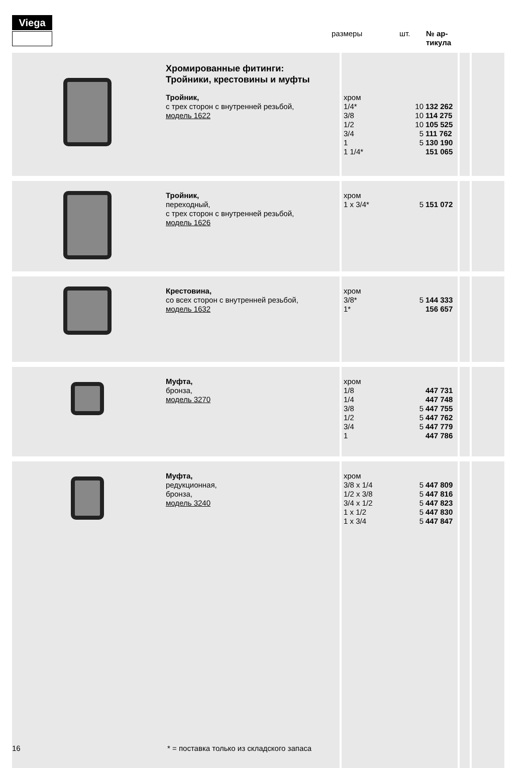Viega
размеры шт. № ар-
тикула
| | Хромированные фитинги: Тройники, крестовины и муфты Тройник, с трех сторон с внутренней резьбой, модель 1622 | хром 1/4* 3/8 1/2 3/4 1 1 1/4* | 10 10 10 5 5 | 132 262 114 275 105 525 111 762 130 190 151 065 | | |
| | Тройник, переходный, с трех сторон с внутренней резьбой, модель 1626 | хром 1 x 3/4* | 5 | 151 072 | | |
| | Крестовина, со всех сторон с внутренней резьбой, модель 1632 | хром 3/8* 1* | 5 | 144 333 156 657 | | |
| | Муфта, бронза, модель 3270 | хром 1/8 1/4 3/8 1/2 3/4 1 | 5 5 5 | 447 731 447 748 447 755 447 762 447 779 447 786 | | |
| | Муфта, редукционная, бронза, модель 3240 | хром 3/8 x 1/4 1/2 x 3/8 3/4 x 1/2 1 x 1/2 1 x 3/4 | 5 5 5 5 5 | 447 809 447 816 447 823 447 830 447 847 | | |
16
* = поставка только из складского запаса